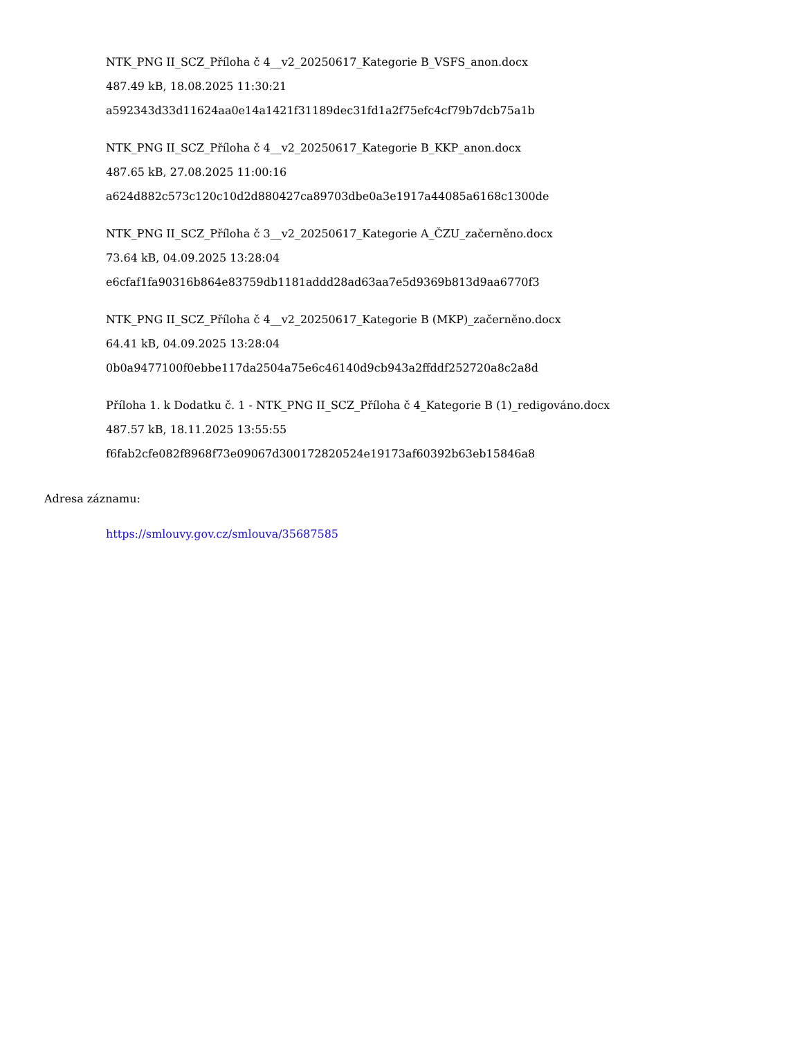NTK_PNG II_SCZ_Příloha č 4__v2_20250617_Kategorie B_VSFS_anon.docx
487.49 kB, 18.08.2025 11:30:21
a592343d33d11624aa0e14a1421f31189dec31fd1a2f75efc4cf79b7dcb75a1b
NTK_PNG II_SCZ_Příloha č 4__v2_20250617_Kategorie B_KKP_anon.docx
487.65 kB, 27.08.2025 11:00:16
a624d882c573c120c10d2d880427ca89703dbe0a3e1917a44085a6168c1300de
NTK_PNG II_SCZ_Příloha č 3__v2_20250617_Kategorie A_ČZU_začerněno.docx
73.64 kB, 04.09.2025 13:28:04
e6cfaf1fa90316b864e83759db1181addd28ad63aa7e5d9369b813d9aa6770f3
NTK_PNG II_SCZ_Příloha č 4__v2_20250617_Kategorie B (MKP)_začerněno.docx
64.41 kB, 04.09.2025 13:28:04
0b0a9477100f0ebbe117da2504a75e6c46140d9cb943a2ffddf252720a8c2a8d
Příloha 1. k Dodatku č. 1 - NTK_PNG II_SCZ_Příloha č 4_Kategorie B (1)_redigováno.docx
487.57 kB, 18.11.2025 13:55:55
f6fab2cfe082f8968f73e09067d300172820524e19173af60392b63eb15846a8
Adresa záznamu:
https://smlouvy.gov.cz/smlouva/35687585